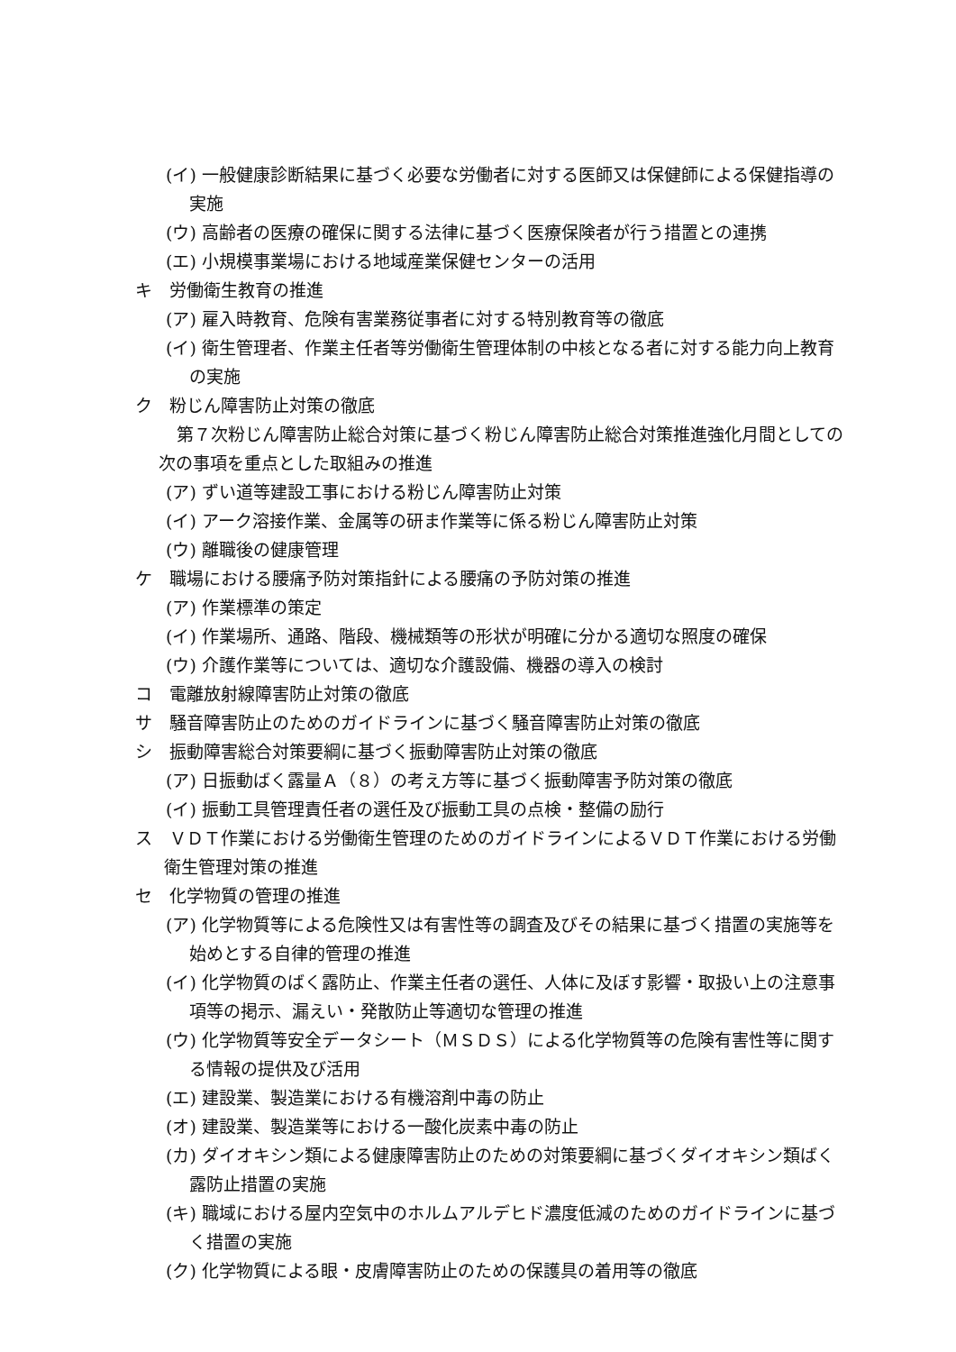(イ) 一般健康診断結果に基づく必要な労働者に対する医師又は保健師による保健指導の実施
(ウ) 高齢者の医療の確保に関する法律に基づく医療保険者が行う措置との連携
(エ) 小規模事業場における地域産業保健センターの活用
キ　労働衛生教育の推進
(ア) 雇入時教育、危険有害業務従事者に対する特別教育等の徹底
(イ) 衛生管理者、作業主任者等労働衛生管理体制の中核となる者に対する能力向上教育の実施
ク　粉じん障害防止対策の徹底
第７次粉じん障害防止総合対策に基づく粉じん障害防止総合対策推進強化月間としての次の事項を重点とした取組みの推進
(ア) ずい道等建設工事における粉じん障害防止対策
(イ) アーク溶接作業、金属等の研ま作業等に係る粉じん障害防止対策
(ウ) 離職後の健康管理
ケ　職場における腰痛予防対策指針による腰痛の予防対策の推進
(ア) 作業標準の策定
(イ) 作業場所、通路、階段、機械類等の形状が明確に分かる適切な照度の確保
(ウ) 介護作業等については、適切な介護設備、機器の導入の検討
コ　電離放射線障害防止対策の徹底
サ　騒音障害防止のためのガイドラインに基づく騒音障害防止対策の徹底
シ　振動障害総合対策要綱に基づく振動障害防止対策の徹底
(ア) 日振動ばく露量Ａ（８）の考え方等に基づく振動障害予防対策の徹底
(イ) 振動工具管理責任者の選任及び振動工具の点検・整備の励行
ス　ＶＤＴ作業における労働衛生管理のためのガイドラインによるＶＤＴ作業における労働衛生管理対策の推進
セ　化学物質の管理の推進
(ア) 化学物質等による危険性又は有害性等の調査及びその結果に基づく措置の実施等を始めとする自律的管理の推進
(イ) 化学物質のばく露防止、作業主任者の選任、人体に及ぼす影響・取扱い上の注意事項等の掲示、漏えい・発散防止等適切な管理の推進
(ウ) 化学物質等安全データシート（ＭＳＤＳ）による化学物質等の危険有害性等に関する情報の提供及び活用
(エ) 建設業、製造業における有機溶剤中毒の防止
(オ) 建設業、製造業等における一酸化炭素中毒の防止
(カ) ダイオキシン類による健康障害防止のための対策要綱に基づくダイオキシン類ばく露防止措置の実施
(キ) 職域における屋内空気中のホルムアルデヒド濃度低減のためのガイドラインに基づく措置の実施
(ク) 化学物質による眼・皮膚障害防止のための保護具の着用等の徹底